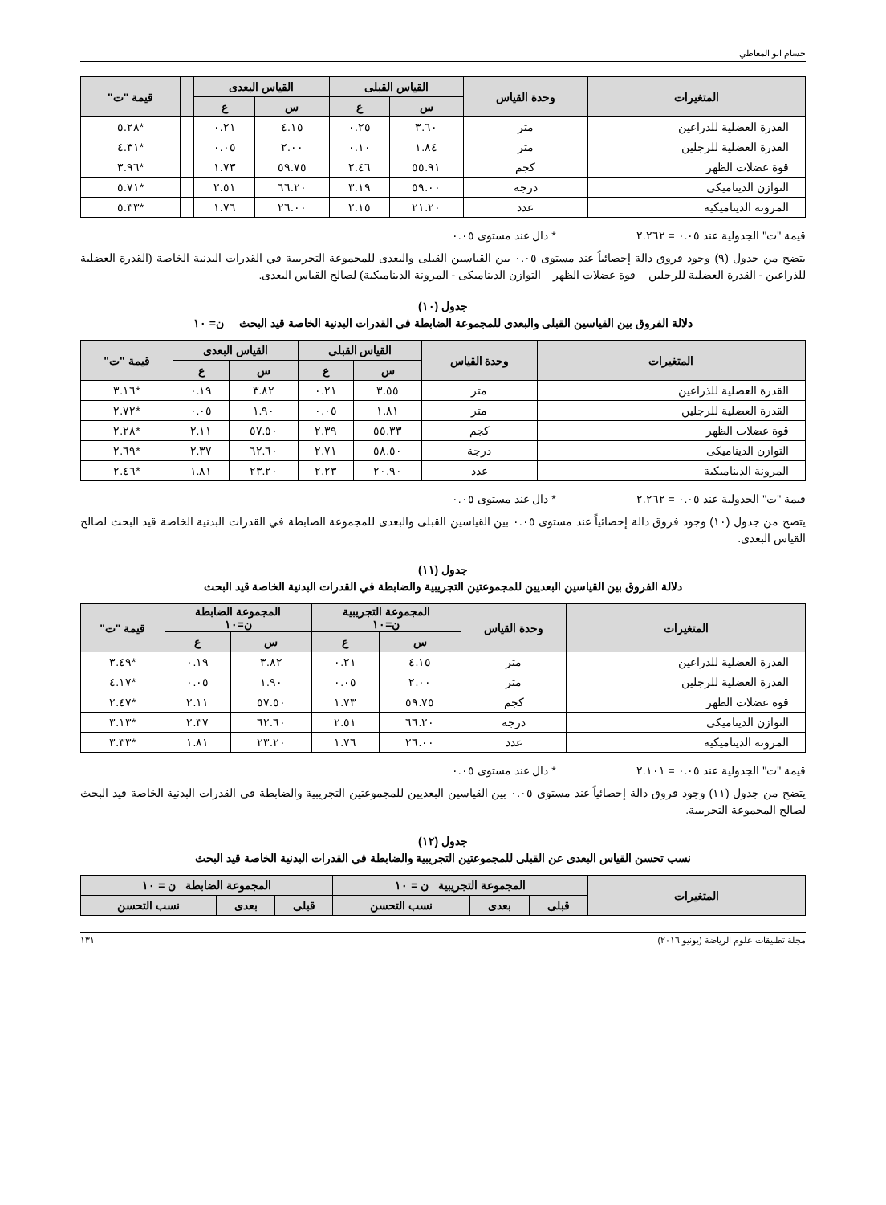حسام ابو المعاطي
| المتغيرات | وحدة القياس | القياس القبلى | | القياس البعدى | | | قيمة "ت" |
| --- | --- | --- | --- | --- | --- | --- | --- |
| | | س | ع | س | ع | | |
| القدرة العضلية للذراعين | متر | ٣.٦٠ | ٠.٢٥ | ٤.١٥ | ٠.٢١ | | *٥.٢٨ |
| القدرة العضلية للرجلين | متر | ١.٨٤ | ٠.١٠ | ٢.٠٠ | ٠.٠٥ | | *٤.٣١ |
| قوة عضلات الظهر | كجم | ٥٥.٩١ | ٢.٤٦ | ٥٩.٧٥ | ١.٧٣ | | *٣.٩٦ |
| التوازن الديناميكى | درجة | ٥٩.٠٠ | ٣.١٩ | ٦٦.٢٠ | ٢.٥١ | | *٥.٧١ |
| المرونة الديناميكية | عدد | ٢١.٢٠ | ٢.١٥ | ٢٦.٠٠ | ١.٧٦ | | *٥.٣٣ |
قيمة "ت" الجدولية عند ٠.٠٥ = ٢.٢٦٢ * دال عند مستوى ٠.٠٥
يتضح من جدول (٩) وجود فروق دالة إحصائياً عند مستوى ٠.٠٥ بين القياسين القبلى والبعدى للمجموعة التجريبية في القدرات البدنية الخاصة (القدرة العضلية للذراعين - القدرة العضلية للرجلين – قوة عضلات الظهر – التوازن الديناميكى - المرونة الديناميكية) لصالح القياس البعدى.
جدول (١٠)
دلالة الفروق بين القياسين القبلى والبعدى للمجموعة الضابطة في القدرات البدنية الخاصة قيد البحث ن= ١٠
| المتغيرات | وحدة القياس | القياس القبلى | | القياس البعدى | | قيمة "ت" |
| --- | --- | --- | --- | --- | --- | --- |
| | | س | ع | س | ع | |
| القدرة العضلية للذراعين | متر | ٣.٥٥ | ٠.٢١ | ٣.٨٢ | ٠.١٩ | *٣.١٦ |
| القدرة العضلية للرجلين | متر | ١.٨١ | ٠.٠٥ | ١.٩٠ | ٠.٠٥ | *٢.٧٢ |
| قوة عضلات الظهر | كجم | ٥٥.٣٣ | ٢.٣٩ | ٥٧.٥٠ | ٢.١١ | *٢.٢٨ |
| التوازن الديناميكى | درجة | ٥٨.٥٠ | ٢.٧١ | ٦٢.٦٠ | ٢.٣٧ | *٢.٦٩ |
| المرونة الديناميكية | عدد | ٢٠.٩٠ | ٢.٢٣ | ٢٣.٢٠ | ١.٨١ | *٢.٤٦ |
قيمة "ت" الجدولية عند ٠.٠٥ = ٢.٢٦٢ * دال عند مستوى ٠.٠٥
يتضح من جدول (١٠) وجود فروق دالة إحصائياً عند مستوى ٠.٠٥ بين القياسين القبلى والبعدى للمجموعة الضابطة في القدرات البدنية الخاصة قيد البحث لصالح القياس البعدى.
جدول (١١)
دلالة الفروق بين القياسين البعديين للمجموعتين التجريبية والضابطة في القدرات البدنية الخاصة قيد البحث
| المتغيرات | وحدة القياس | المجموعة التجريبية ن=١٠ | | المجموعة الضابطة ن=١٠ | | قيمة "ت" |
| --- | --- | --- | --- | --- | --- | --- |
| | | س | ع | س | ع | |
| القدرة العضلية للذراعين | متر | ٤.١٥ | ٠.٢١ | ٣.٨٢ | ٠.١٩ | *٣.٤٩ |
| القدرة العضلية للرجلين | متر | ٢.٠٠ | ٠.٠٥ | ١.٩٠ | ٠.٠٥ | *٤.١٧ |
| قوة عضلات الظهر | كجم | ٥٩.٧٥ | ١.٧٣ | ٥٧.٥٠ | ٢.١١ | *٢.٤٧ |
| التوازن الديناميكى | درجة | ٦٦.٢٠ | ٢.٥١ | ٦٢.٦٠ | ٢.٣٧ | *٣.١٣ |
| المرونة الديناميكية | عدد | ٢٦.٠٠ | ١.٧٦ | ٢٣.٢٠ | ١.٨١ | *٣.٣٣ |
قيمة "ت" الجدولية عند ٠.٠٥ = ٢.١٠١ * دال عند مستوى ٠.٠٥
يتضح من جدول (١١) وجود فروق دالة إحصائياً عند مستوى ٠.٠٥ بين القياسين البعديين للمجموعتين التجريبية والضابطة في القدرات البدنية الخاصة قيد البحث لصالح المجموعة التجريبية.
جدول (١٢)
نسب تحسن القياس البعدى عن القبلى للمجموعتين التجريبية والضابطة في القدرات البدنية الخاصة قيد البحث
| المتغيرات | المجموعة التجريبية ن = ١٠ | | | المجموعة الضابطة ن = ١٠ | | |
| --- | --- | --- | --- | --- | --- | --- |
| | قبلى | بعدى | نسب التحسن | قبلى | بعدى | نسب التحسن |
مجلة تطبيقات علوم الرياضة (يونيو ٢٠١٦) ١٣١